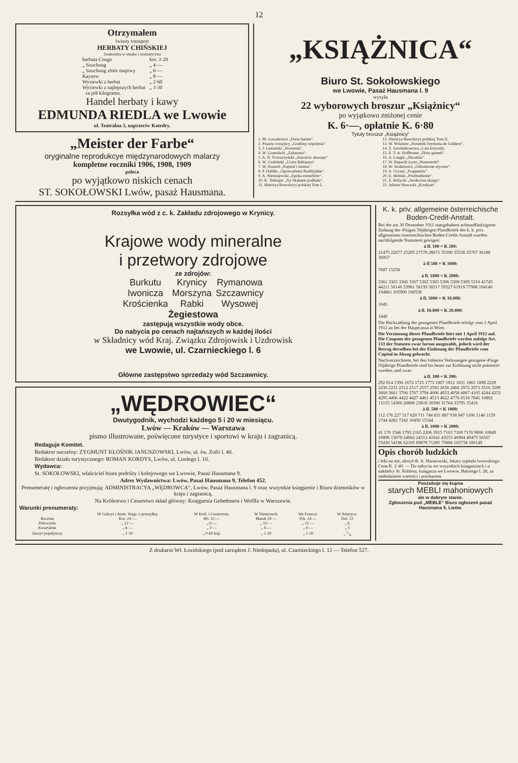12
Otrzymałem
świeży transport
HERBATY CHIŃSKIEJ
Znakomita w smaku i aromatyczna
| herbata Congo | kor. 3·20 |
| „ Souchong | „ 4·— |
| „ Souchong zbiór majowy | „ 6·— |
| Kaysow | „ 8·— |
| Wysiewki z herbat | „ 2·60 |
| Wysiewki z najlepszych herbat | „ 3·30 |
za pół kilograma.
Handel herbaty i kawy
EDMUNDA RIEDLA we Lwowie
ul. Teatralna 3, naprzeciw Katedry.
„Meister der Farbe“
oryginalne reprodukcye międzynarodowych malarzy
kompletne roczniki 1906, 1908, 1909
poleca
po wyjątkowo niskich cenach
ST. SOKOŁOWSKI Lwów, pasaż Hausmana.
„KSIĄŻNICA“
Biuro St. Sokołowskiego
we Lwowie, Pasaż Hausmana l. 9
wysyła
22 wyborowych broszur „Książnicy“
po wyjątkowo zniżonej cenie
K. 6·—, opłatnie K. 6·80
Tytuły broszur „Książnicy“
1. M. Gawalewicz „Dwie baśnie“.
2. Pisarze rossyjscy „Godziny więzienia“.
3. J. Lemański „Nowenna“.
4. W. Gomulicki „Zakazana“.
5. A. N. Nowaczyński „Starościc ukarany“.
6. W. Grubiński „Uczta Baltazara“.
7. W. Kuszell „Kapitał i ziemia“.
8. P. Dahlke „Opowiadania Buddyjskie“.
9. A. Niemojewski „Epoka eunuchów“.
10. K. Tetmajer „Na Skalnem podhalu“.
11. Historya Rewolucyi polskiej Tom I.
12. Historya Rewolucyi polskiej Tom II.
13. W. Winawer „Notatnik Szymona de Geldern“.
14. Z. Sawienkowowa „Lata krzywdy.
15. E. T. A. Hoffmann „Złoty garnek“.
16. A. Langle „Zbrodnia“.
17. W. Rapacki (syn) „Humoreski“.
18. W. Szukiewicz „Odrodzenie etyczne“.
19. A. Uryasz „Fragmenty“.
20. E. Słoński „Przebudzenie“.
21. Z. Różycki „Serdeczna skarga“.
22. Juliusz Słowacki „Kordyan“.
Rozsyłka wód z c. k. Zakładu zdrojowego w Krynicy.
Krajowe wody mineralne
i przetwory zdrojowe
ze zdrojów:
| Burkutu | Krynicy | Rymanowa |
| Iwonicza | Morszyna | Szczawnicy |
| Krościenka | Rabki | Wysowej |
Żegiestowa
zastępują wszystkie wody obce.
Do nabycia po cenach najtańszych w każdej ilości
w Składnicy wód Kraj. Związku Zdrojowisk i Uzdrowisk
we Lwowie, ul. Czarnieckiego l. 6
Główne zastępstwo sprzedaży wód Szczawnicy.
„WĘDROWIEC“
Dwutygodnik, wychodzi każdego 5 i 20 w miesiącu.
Lwów — Kraków — Warszawa
pismo illustrowane, poświęcone turystyce i sportowi w kraju i zagranicą.
Redaguje Komitet.
Redaktor naczelny: ZYGMUNT KŁOŚNIK JANUSZOWSKI, Lwów, ul. św. Zofii l. 40.
Redaktor działu turystycznego: ROMAN KORDYS, Lwów, ul. Lindego l. 10.
Wydawca:
St. SOKOŁOWSKI, właściciel biura podróży i kolejowego we Lwowie, Pasaż Hausmana 9.
Adres Wydawnictwa: Lwów, Pasaż Hausmana 9, Telefon 452.
Prenumeratę i ogłoszenia przyjmują: ADMINISTRACYA „WĘDROWCA“, Lwów, Pasaż Hausmana l. 9 oraz wszystkie księgarnie i Biura dzienników w kraju i zagranicą.
Na Królestwo i Cesarstwo skład główny: Księgarnia Gebethnera i Wolffa w Warszawie.
Warunki prenumeraty:
| | W Galicyi i Austr. Węgr. z przesyłką: | W Król. i Cesarstwie. | W Niemczech. | We Francyi. | W Ameryce. |
| --- | --- | --- | --- | --- | --- |
| Rocznie | Kor. 24·— | Rb. 12·— | Marek 24·— | Frk. 24·— | Dol. 12 |
| Półrocznie | „ 12·— | „ 6·— | „ 12·— | „ 12·— | „ 6 |
| Kwartalnie | „ 6·— | „ 3·— | „ 6·— | „ 6·— | „ 3 |
| Zeszyt pojedynczy | „ 1·20 | „ 0·60 kop. | „ 1·20 | „ 1·20 | „ 1/4 |
K. k. priv. allgemeine österreichische Boden-Credit-Anstalt.
Bei der am 30 Dezember 1911 stattgehabten achtundfünfzigsten Ziehung der 4%igen 50jährigen Pfandbriefe der k. k. priv. allgemeinen österreichischen Boden-Credit-Anstalt wurden nachfolgende Nummern gezogen:
à fl. 100 = K 200:
21475 22677 25295 27570 28671 35300 35558 35767 36188 36957
à fl 500 = K 1000:
7687 15258
à fl. 1000 = K 2000:
3361 3365 3366 3367 5302 5303 5306 5308 5309 5310 41745 44211 50146 53981 58139 58317 59327 61919 77908 104146 104861 105900 106558
à fl. 5000 = K 10.000:
1045
à fl. 10.000 = K 20.000:
1849
Die Rückzahlung der gezogenen Pfandbriefe erfolgt vom 1 April 1912 an bei der Hauptcassa in Wien.
Die Verzinsung dieser Pfandbriefe hört mit 1 April 1912 auf. Die Coupons der gezogenen Pfandbriefe werden zufolge Art. 133 der Statuten zwar fortan ausgezahlt, jedoch wird der Betrag derselben bei der Einlösung der Pfandbriefe vom Capital in Abzug gebracht.
Nachverzeichnete, bei den früheren Verlosungen gezogene 4%ige 50jährige Pfandbriefe sind bis heute zur Einlösung nicht präsentirt worden, und zwar:
à fl. 100 = K 200:
292 814 1396 1672 1725 1773 1807 1812 1831 1865 1898 2229 2230 2231 2312 2517 2557 2593 2656 2866 2972 2973 3516 3599 3660 3661 3766 3767 3794 4006 4053 4058 4067 4105 4244 4253 4295 4406 4422 4427 4461 4513 4622 4776 6518 7845 10802 13155 14366 20800 23818 30580 31764 33795 35416
à fl. 500 = K 1000:
112 176 227 517 620 711 744 831 887 938 947 1106 1146 1159 2744 4282 7242 10450 15544
à fl. 1000 = K 2000:
41 170 1546 1793 2165 2206 3915 7163 7169 7170 9806 10849 10896 13678 24062 24312 41641 43253 46984 49475 50567 53430 54186 62105 69878 71285 75868 103734 106149
Opis chorób ludzkich
i leki na nie, ułożył dr. A. Harasowski, lekarz szpitala lwowskiego. Cena K. 2·40. — Do nabycia we wszystkich księgarniach i u nakładcy St. Köhlera, księgarza we Lwowie, Batorego l. 28, za nadesłaniem wartości i przekazem.
Poszukuje się kupna
starych MEBLI mahoniowych
ale w dobrym stanie.
Zgłoszenia pod „MEBLE“ Biuro ogłoszeń pasaż Hausmana 9, Lwów.
Z drukarni Wł. Łozińskiego (pod zarządem J. Niedopada), ul. Czarnieckiego l. 12 — Telefon 527.